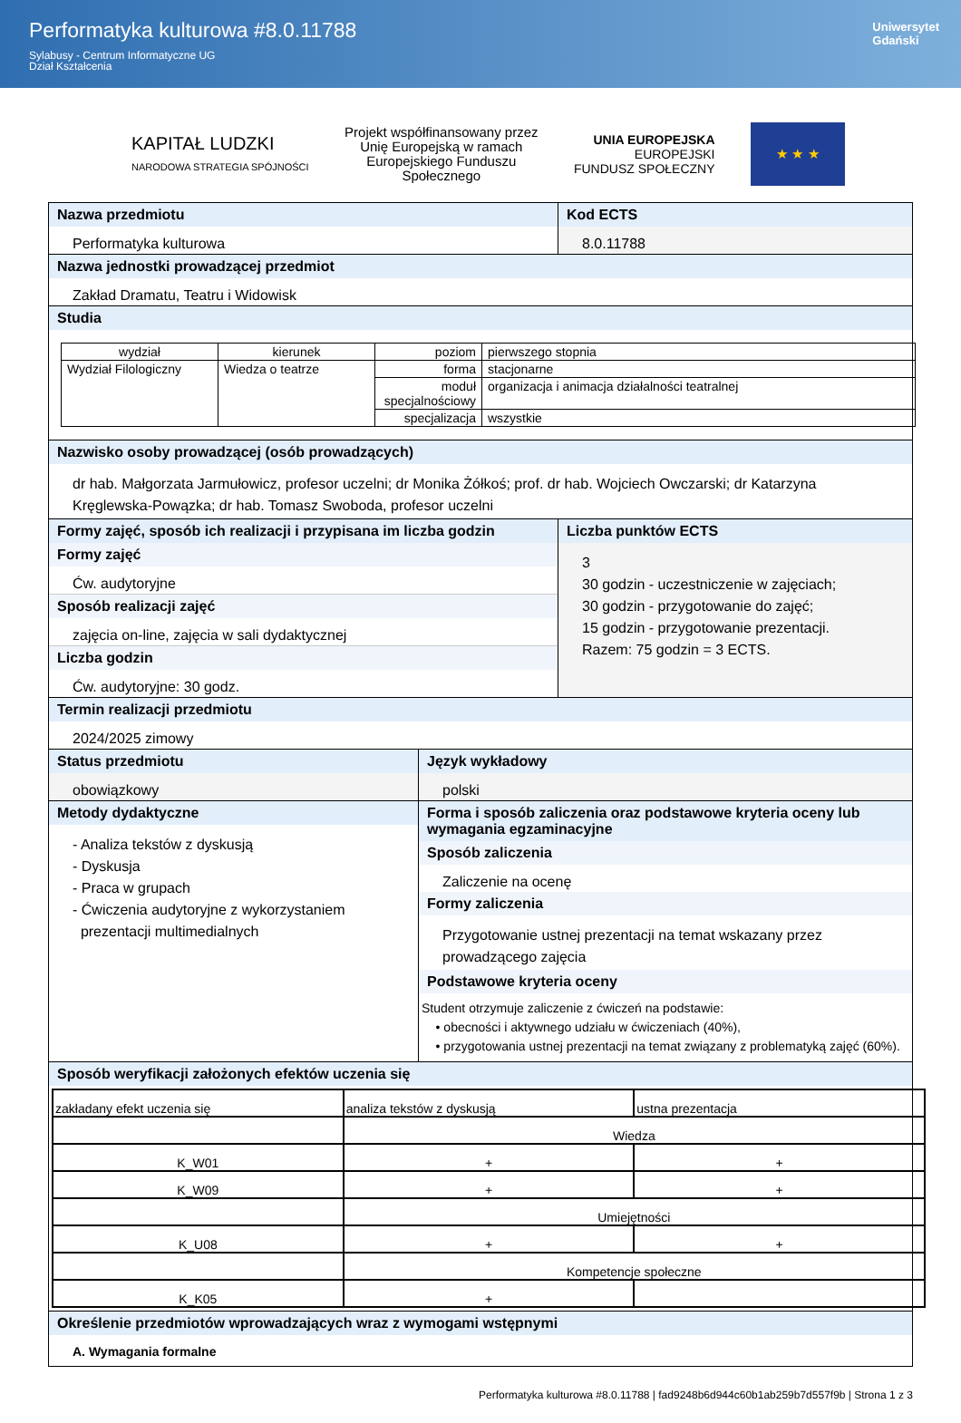Performatyka kulturowa #8.0.11788
Sylabusy - Centrum Informatyczne UG
Dział Kształcenia
Uniwersytet
Gdański
KAPITAŁ LUDZKI
NARODOWA STRATEGIA SPÓJNOŚCI
Projekt współfinansowany przez
Unię Europejską w ramach
Europejskiego Funduszu
Społecznego
UNIA EUROPEJSKA
EUROPEJSKI
FUNDUSZ SPOŁECZNY
★ ★ ★
Nazwa przedmiotu
Performatyka kulturowa
Kod ECTS
8.0.11788
Nazwa jednostki prowadzącej przedmiot
Zakład Dramatu, Teatru i Widowisk
Studia
| wydział | kierunek | poziom | pierwszego stopnia |
| Wydział Filologiczny | Wiedza o teatrze | forma | stacjonarne |
| | | moduł specjalnościowy | organizacja i animacja działalności teatralnej |
| | | specjalizacja | wszystkie |
Nazwisko osoby prowadzącej (osób prowadzących)
dr hab. Małgorzata Jarmułowicz, profesor uczelni; dr Monika Żółkoś; prof. dr hab. Wojciech Owczarski; dr Katarzyna Kręglewska-Powązka; dr hab. Tomasz Swoboda, profesor uczelni
Formy zajęć, sposób ich realizacji i przypisana im liczba godzin
Formy zajęć
Ćw. audytoryjne
Sposób realizacji zajęć
zajęcia on-line, zajęcia w sali dydaktycznej
Liczba godzin
Ćw. audytoryjne: 30 godz.
Liczba punktów ECTS
3
30 godzin - uczestniczenie w zajęciach;
30 godzin - przygotowanie do zajęć;
15 godzin - przygotowanie prezentacji.
Razem: 75 godzin = 3 ECTS.
Termin realizacji przedmiotu
2024/2025 zimowy
Status przedmiotu
obowiązkowy
Język wykładowy
polski
Metody dydaktyczne
- Analiza tekstów z dyskusją
- Dyskusja
- Praca w grupach
- Ćwiczenia audytoryjne z wykorzystaniem
prezentacji multimedialnych
Forma i sposób zaliczenia oraz podstawowe kryteria oceny lub wymagania egzaminacyjne
Sposób zaliczenia
Zaliczenie na ocenę
Formy zaliczenia
Przygotowanie ustnej prezentacji na temat wskazany przez prowadzącego zajęcia
Podstawowe kryteria oceny
Student otrzymuje zaliczenie z ćwiczeń na podstawie:
• obecności i aktywnego udziału w ćwiczeniach (40%),
• przygotowania ustnej prezentacji na temat związany z problematyką zajęć (60%).
Sposób weryfikacji założonych efektów uczenia się
| zakładany efekt uczenia się | analiza tekstów z dyskusją | ustna prezentacja |
| | Wiedza | |
| K_W01 | + | + |
| K_W09 | + | + |
| | Umiejętności | |
| K_U08 | + | + |
| | Kompetencje społeczne | |
| K_K05 | + | |
Określenie przedmiotów wprowadzających wraz z wymogami wstępnymi
A. Wymagania formalne
Performatyka kulturowa #8.0.11788 | fad9248b6d944c60b1ab259b7d557f9b | Strona 1 z 3